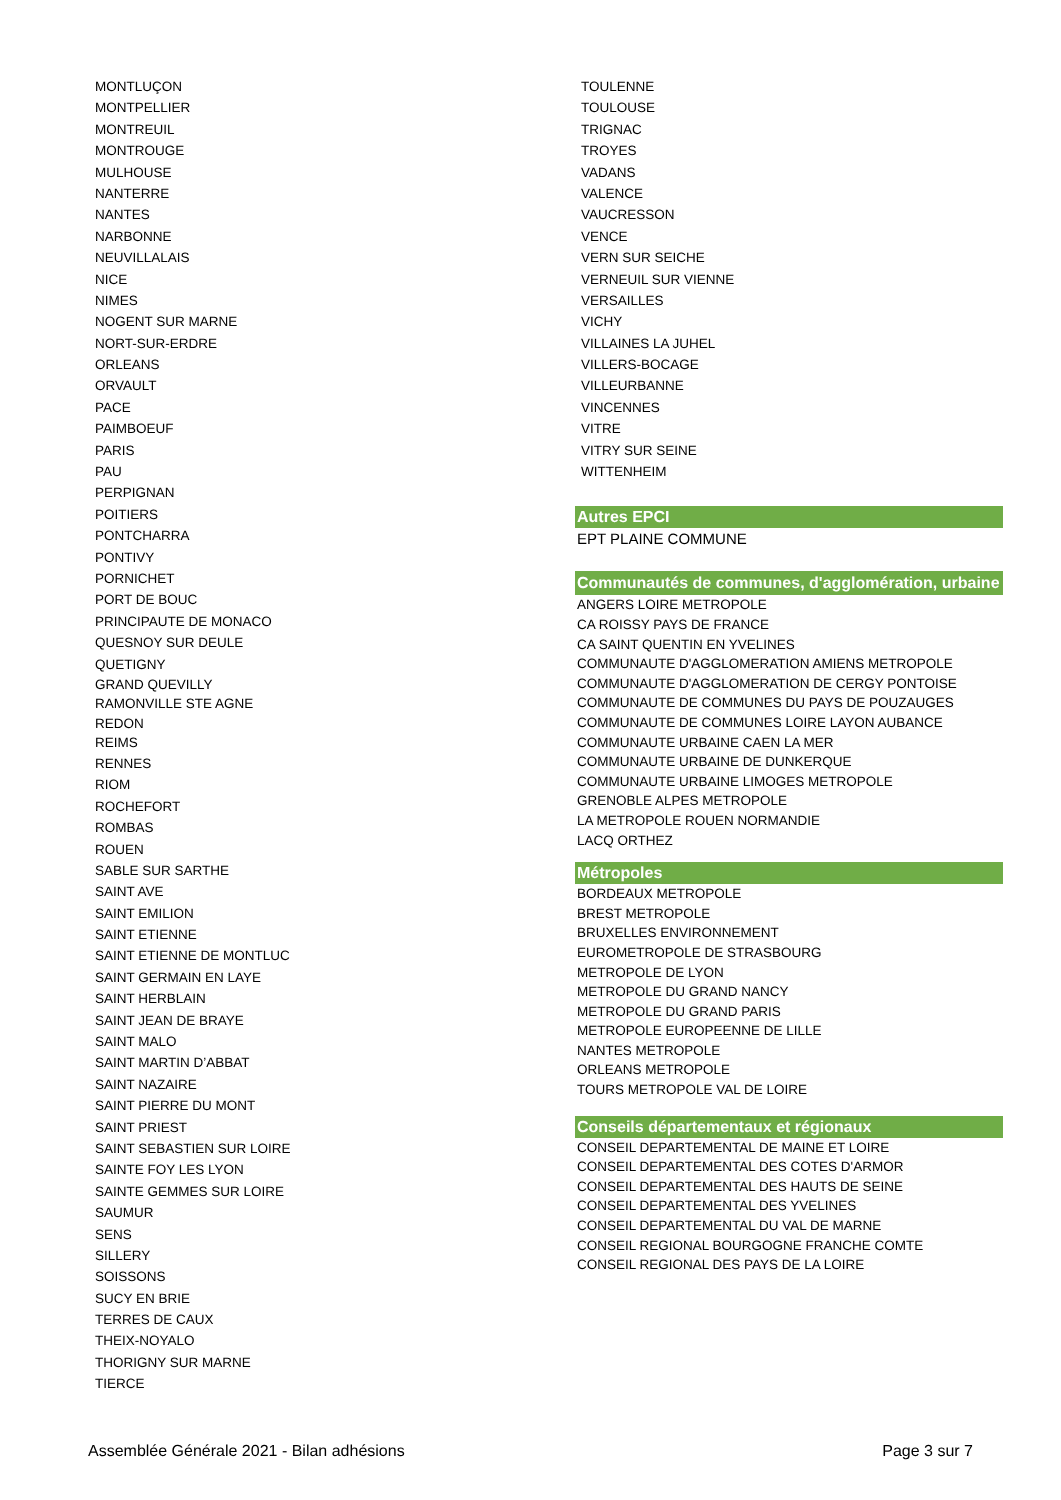MONTLUÇON
MONTPELLIER
MONTREUIL
MONTROUGE
MULHOUSE
NANTERRE
NANTES
NARBONNE
NEUVILLALAIS
NICE
NIMES
NOGENT SUR MARNE
NORT-SUR-ERDRE
ORLEANS
ORVAULT
PACE
PAIMBOEUF
PARIS
PAU
PERPIGNAN
POITIERS
PONTCHARRA
PONTIVY
PORNICHET
PORT DE BOUC
PRINCIPAUTE DE MONACO
QUESNOY SUR DEULE
QUETIGNY
GRAND QUEVILLY
RAMONVILLE STE AGNE
REDON
REIMS
RENNES
RIOM
ROCHEFORT
ROMBAS
ROUEN
SABLE SUR SARTHE
SAINT AVE
SAINT EMILION
SAINT ETIENNE
SAINT ETIENNE DE MONTLUC
SAINT GERMAIN EN LAYE
SAINT HERBLAIN
SAINT JEAN DE BRAYE
SAINT MALO
SAINT MARTIN D’ABBAT
SAINT NAZAIRE
SAINT PIERRE DU MONT
SAINT PRIEST
SAINT SEBASTIEN SUR LOIRE
SAINTE FOY LES LYON
SAINTE GEMMES SUR LOIRE
SAUMUR
SENS
SILLERY
SOISSONS
SUCY EN BRIE
TERRES DE CAUX
THEIX-NOYALO
THORIGNY SUR MARNE
TIERCE
TOULENNE
TOULOUSE
TRIGNAC
TROYES
VADANS
VALENCE
VAUCRESSON
VENCE
VERN SUR SEICHE
VERNEUIL SUR VIENNE
VERSAILLES
VICHY
VILLAINES LA JUHEL
VILLERS-BOCAGE
VILLEURBANNE
VINCENNES
VITRE
VITRY SUR SEINE
WITTENHEIM
Autres EPCI
EPT PLAINE COMMUNE
Communautés de communes, d'agglomération, urbaine
ANGERS LOIRE METROPOLE
CA ROISSY PAYS DE FRANCE
CA SAINT QUENTIN EN YVELINES
COMMUNAUTE D'AGGLOMERATION AMIENS METROPOLE
COMMUNAUTE D'AGGLOMERATION DE CERGY PONTOISE
COMMUNAUTE DE COMMUNES DU PAYS DE POUZAUGES
COMMUNAUTE DE COMMUNES LOIRE LAYON AUBANCE
COMMUNAUTE URBAINE CAEN LA MER
COMMUNAUTE URBAINE DE DUNKERQUE
COMMUNAUTE URBAINE LIMOGES METROPOLE
GRENOBLE ALPES METROPOLE
LA METROPOLE ROUEN NORMANDIE
LACQ ORTHEZ
Métropoles
BORDEAUX METROPOLE
BREST METROPOLE
BRUXELLES ENVIRONNEMENT
EUROMETROPOLE DE STRASBOURG
METROPOLE DE LYON
METROPOLE DU GRAND NANCY
METROPOLE DU GRAND PARIS
METROPOLE EUROPEENNE DE LILLE
NANTES METROPOLE
ORLEANS METROPOLE
TOURS METROPOLE VAL DE LOIRE
Conseils départementaux et régionaux
CONSEIL DEPARTEMENTAL DE MAINE ET LOIRE
CONSEIL DEPARTEMENTAL DES COTES D'ARMOR
CONSEIL DEPARTEMENTAL DES HAUTS DE SEINE
CONSEIL DEPARTEMENTAL DES YVELINES
CONSEIL DEPARTEMENTAL DU VAL DE MARNE
CONSEIL REGIONAL BOURGOGNE FRANCHE COMTE
CONSEIL REGIONAL DES PAYS DE LA LOIRE
Assemblée Générale 2021 - Bilan adhésions Page 3 sur 7